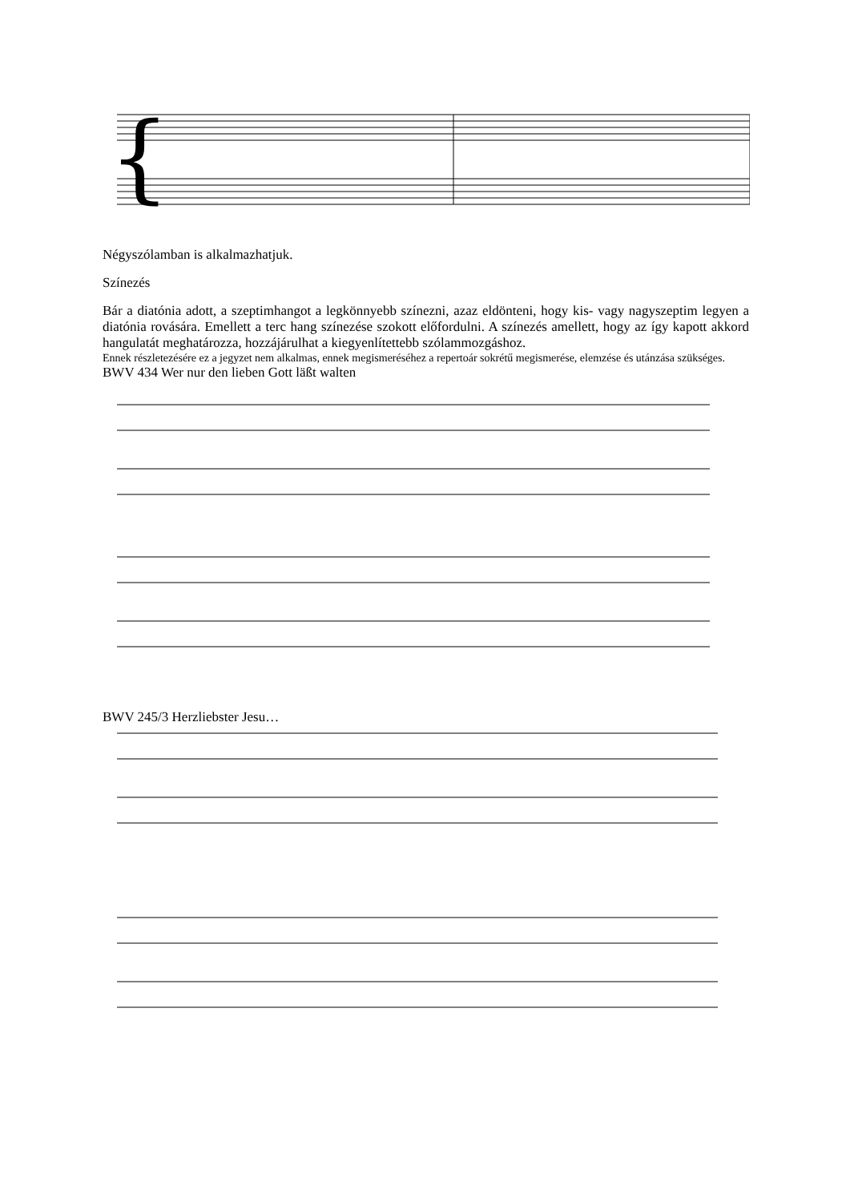{
Négyszólamban is alkalmazhatjuk.
Színezés
Bár a diatónia adott, a szeptimhangot a legkönnyebb színezni, azaz eldönteni, hogy kis- vagy nagyszeptim legyen a diatónia rovására. Emellett a terc hang színezése szokott előfordulni. A színezés amellett, hogy az így kapott akkord hangulatát meghatározza, hozzájárulhat a kiegyenlítettebb szólammozgáshoz.
Ennek részletezésére ez a jegyzet nem alkalmas, ennek megismeréséhez a repertoár sokrétű megismerése, elemzése és utánzása szükséges.
BWV 434 Wer nur den lieben Gott läßt walten
BWV 245/3 Herzliebster Jesu…